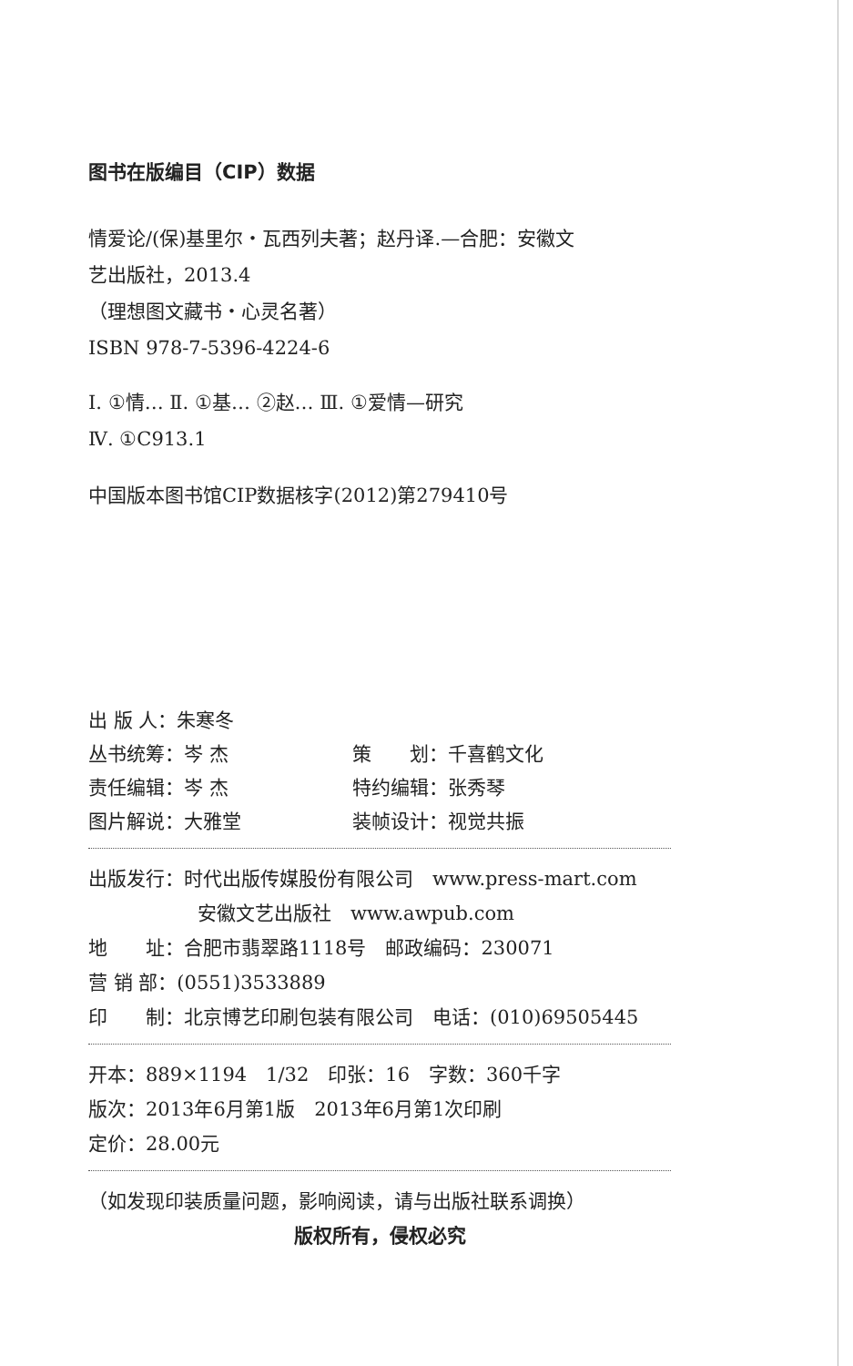图书在版编目（CIP）数据
情爱论/(保)基里尔・瓦西列夫著；赵丹译.—合肥：安徽文
艺出版社，2013.4
（理想图文藏书・心灵名著）
ISBN 978-7-5396-4224-6
Ⅰ. ①情… Ⅱ. ①基… ②赵… Ⅲ. ①爱情—研究
Ⅳ. ①C913.1
中国版本图书馆CIP数据核字(2012)第279410号
出 版 人：朱寒冬
丛书统筹：岑 杰 策　　划：千喜鹤文化
责任编辑：岑 杰 特约编辑：张秀琴
图片解说：大雅堂 装帧设计：视觉共振
出版发行：时代出版传媒股份有限公司　www.press-mart.com
安徽文艺出版社　www.awpub.com
地　　址：合肥市翡翠路1118号　邮政编码：230071
营 销 部：(0551)3533889
印　　制：北京博艺印刷包装有限公司　电话：(010)69505445
开本：889×1194　1/32　印张：16　字数：360千字
版次：2013年6月第1版　2013年6月第1次印刷
定价：28.00元
（如发现印装质量问题，影响阅读，请与出版社联系调换）
版权所有，侵权必究